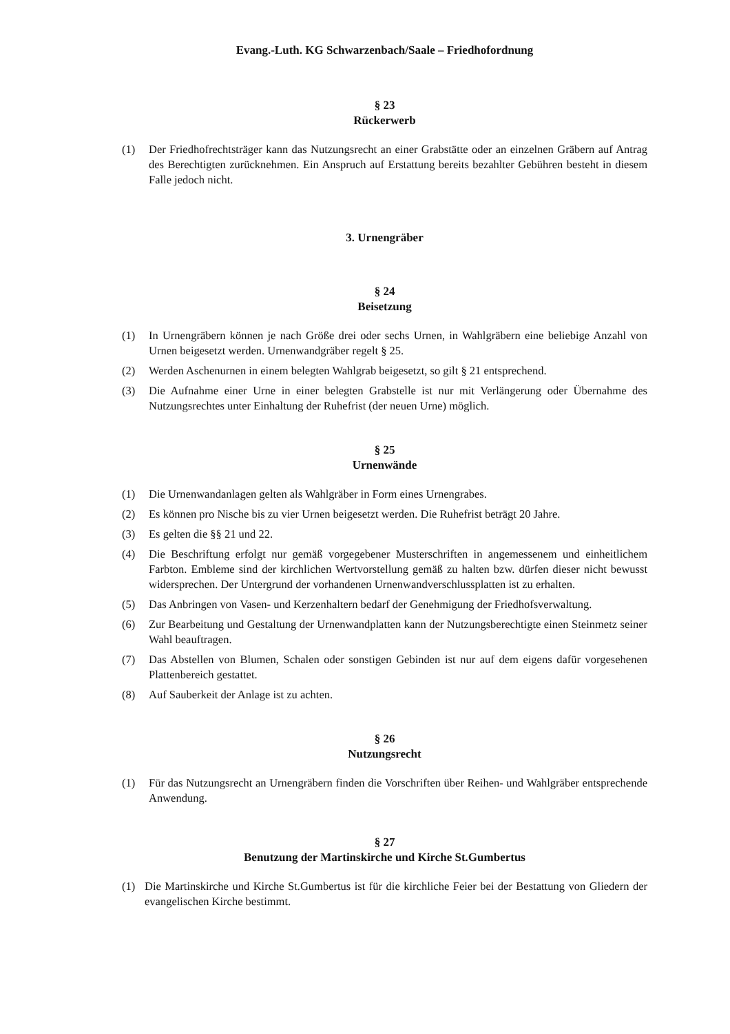Evang.-Luth. KG Schwarzenbach/Saale – Friedhofordnung
§ 23
Rückerwerb
(1) Der Friedhofrechtsträger kann das Nutzungsrecht an einer Grabstätte oder an einzelnen Gräbern auf Antrag des Berechtigten zurücknehmen. Ein Anspruch auf Erstattung bereits bezahlter Gebühren besteht in diesem Falle jedoch nicht.
3. Urnengräber
§ 24
Beisetzung
(1) In Urnengräbern können je nach Größe drei oder sechs Urnen, in Wahlgräbern eine beliebige Anzahl von Urnen beigesetzt werden. Urnenwandgräber regelt § 25.
(2) Werden Aschenurnen in einem belegten Wahlgrab beigesetzt, so gilt § 21 entsprechend.
(3) Die Aufnahme einer Urne in einer belegten Grabstelle ist nur mit Verlängerung oder Übernahme des Nutzungsrechtes unter Einhaltung der Ruhefrist (der neuen Urne) möglich.
§ 25
Urnenwände
(1) Die Urnenwandanlagen gelten als Wahlgräber in Form eines Urnengrabes.
(2) Es können pro Nische bis zu vier Urnen beigesetzt werden. Die Ruhefrist beträgt 20 Jahre.
(3) Es gelten die §§ 21 und 22.
(4) Die Beschriftung erfolgt nur gemäß vorgegebener Musterschriften in angemessenem und einheitlichem Farbton. Embleme sind der kirchlichen Wertvorstellung gemäß zu halten bzw. dürfen dieser nicht bewusst widersprechen. Der Untergrund der vorhandenen Urnenwandverschlussplatten ist zu erhalten.
(5) Das Anbringen von Vasen- und Kerzenhaltern bedarf der Genehmigung der Friedhofsverwaltung.
(6) Zur Bearbeitung und Gestaltung der Urnenwandplatten kann der Nutzungsberechtigte einen Steinmetz seiner Wahl beauftragen.
(7) Das Abstellen von Blumen, Schalen oder sonstigen Gebinden ist nur auf dem eigens dafür vorgesehenen Plattenbereich gestattet.
(8) Auf Sauberkeit der Anlage ist zu achten.
§ 26
Nutzungsrecht
(1) Für das Nutzungsrecht an Urnengräbern finden die Vorschriften über Reihen- und Wahlgräber entsprechende Anwendung.
§ 27
Benutzung der Martinskirche und Kirche St.Gumbertus
(1) Die Martinskirche und Kirche St.Gumbertus ist für die kirchliche Feier bei der Bestattung von Gliedern der evangelischen Kirche bestimmt.